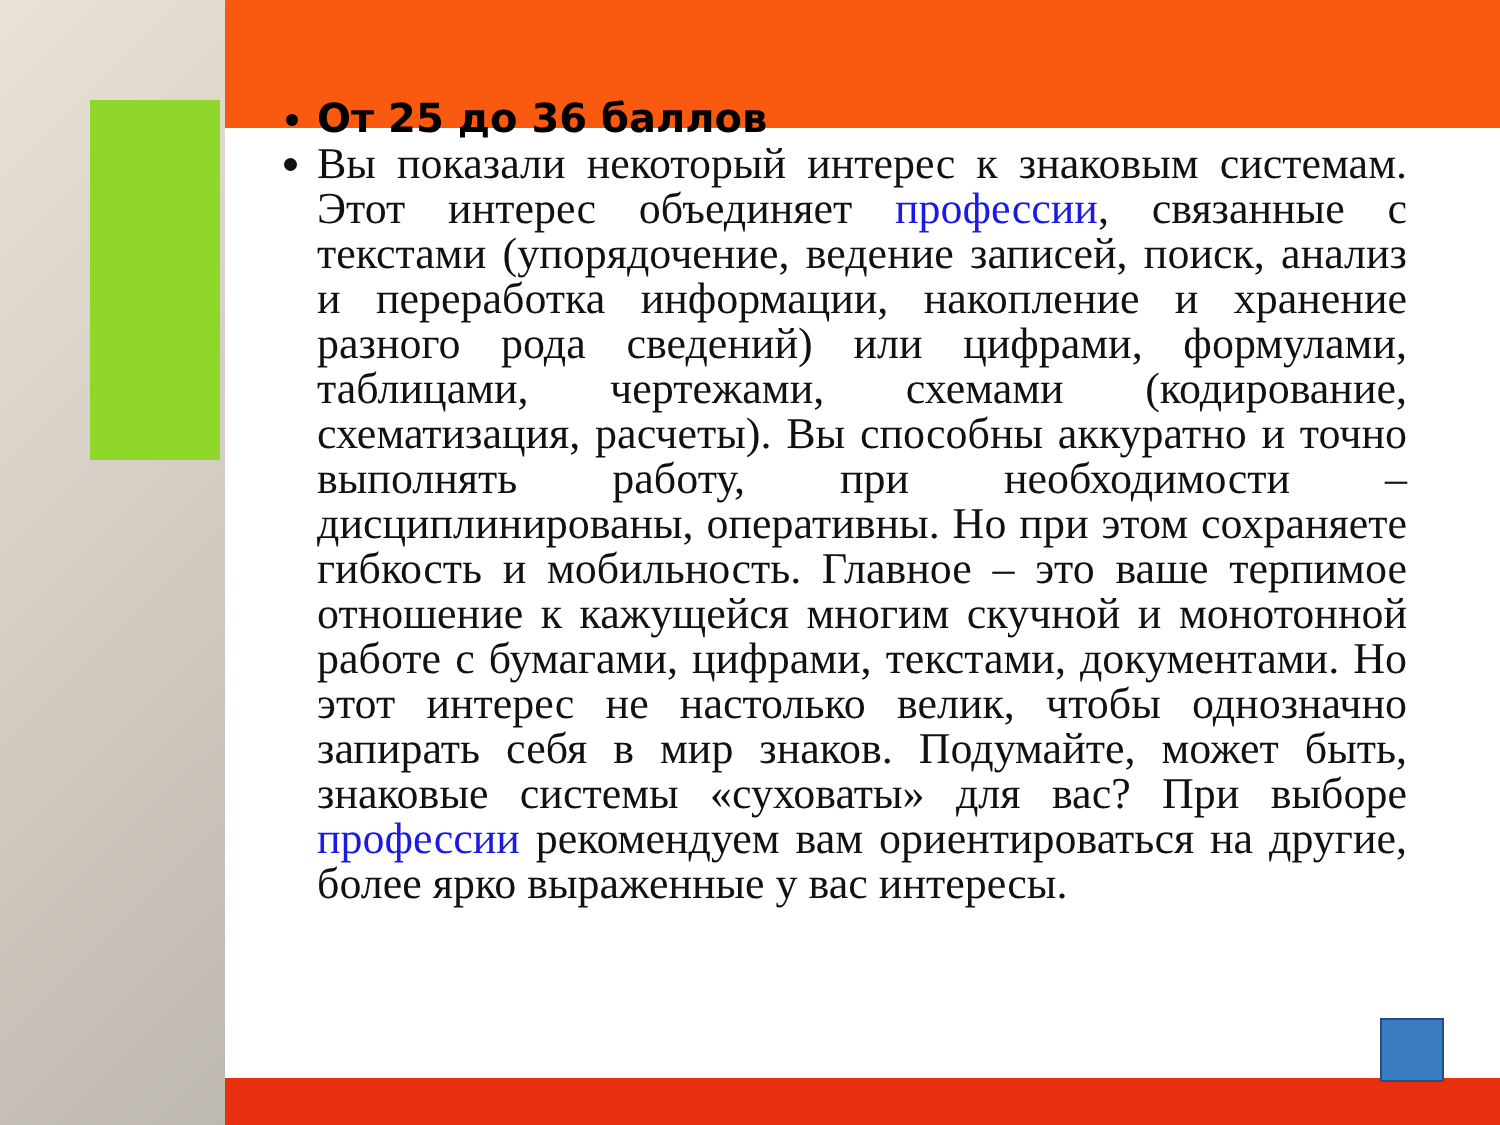От 25 до 36 баллов
Вы показали некоторый интерес к знаковым системам. Этот интерес объединяет профессии, связанные с текстами (упорядочение, ведение записей, поиск, анализ и переработка информации, накопление и хранение разного рода сведений) или цифрами, формулами, таблицами, чертежами, схемами (кодирование, схематизация, расчеты). Вы способны аккуратно и точно выполнять работу, при необходимости – дисциплинированы, оперативны. Но при этом сохраняете гибкость и мобильность. Главное – это ваше терпимое отношение к кажущейся многим скучной и монотонной работе с бумагами, цифрами, текстами, документами. Но этот интерес не настолько велик, чтобы однозначно запирать себя в мир знаков. Подумайте, может быть, знаковые системы «суховаты» для вас? При выборе профессии рекомендуем вам ориентироваться на другие, более ярко выраженные у вас интересы.